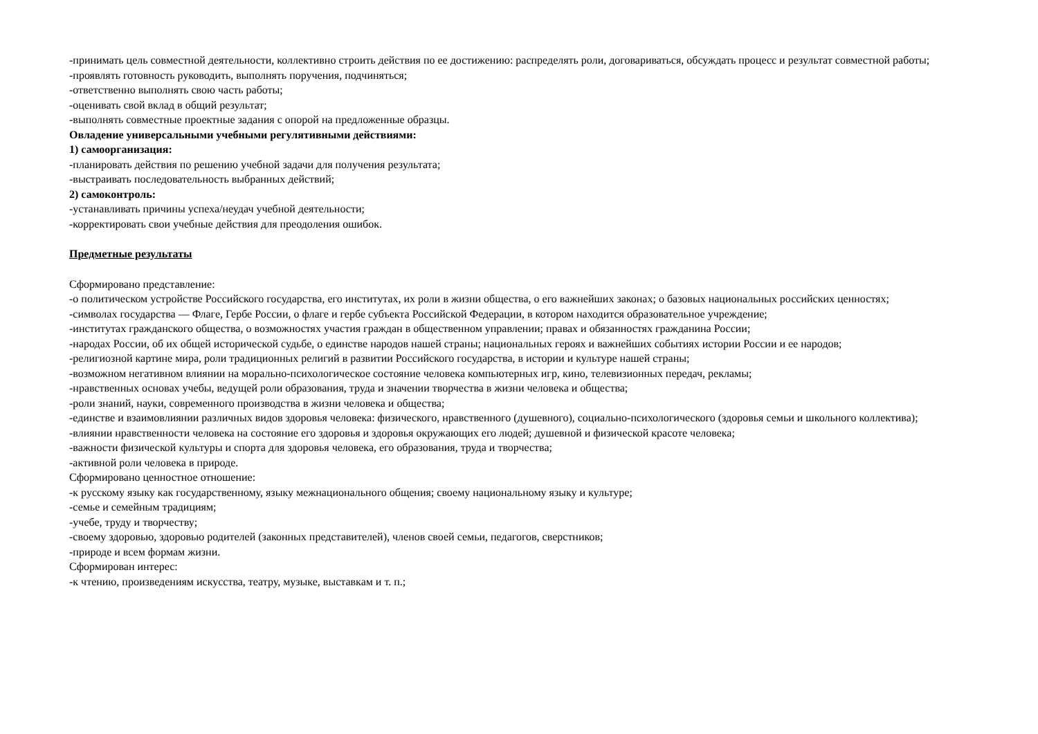-принимать цель совместной деятельности, коллективно строить действия по ее достижению: распределять роли, договариваться, обсуждать процесс и результат совместной работы;
-проявлять готовность руководить, выполнять поручения, подчиняться;
-ответственно выполнять свою часть работы;
-оценивать свой вклад в общий результат;
-выполнять совместные проектные задания с опорой на предложенные образцы.
Овладение универсальными учебными регулятивными действиями:
1) самоорганизация:
-планировать действия по решению учебной задачи для получения результата;
-выстраивать последовательность выбранных действий;
2) самоконтроль:
-устанавливать причины успеха/неудач учебной деятельности;
-корректировать свои учебные действия для преодоления ошибок.
Предметные результаты
Сформировано представление:
-о политическом устройстве Российского государства, его институтах, их роли в жизни общества, о его важнейших законах; о базовых национальных российских ценностях;
-символах государства — Флаге, Гербе России, о флаге и гербе субъекта Российской Федерации, в котором находится образовательное учреждение;
-институтах гражданского общества, о возможностях участия граждан в общественном управлении; правах и обязанностях гражданина России;
-народах России, об их общей исторической судьбе, о единстве народов нашей страны; национальных героях и важнейших событиях истории России и ее народов;
-религиозной картине мира, роли традиционных религий в развитии Российского государства, в истории и культуре нашей страны;
-возможном негативном влиянии на морально-психологическое состояние человека компьютерных игр, кино, телевизионных передач, рекламы;
-нравственных основах учебы, ведущей роли образования, труда и значении творчества в жизни человека и общества;
-роли знаний, науки, современного производства в жизни человека и общества;
-единстве и взаимовлиянии различных видов здоровья человека: физического, нравственного (душевного), социально-психологического (здоровья семьи и школьного коллектива);
-влиянии нравственности человека на состояние его здоровья и здоровья окружающих его людей; душевной и физической красоте человека;
-важности физической культуры и спорта для здоровья человека, его образования, труда и творчества;
-активной роли человека в природе.
Сформировано ценностное отношение:
-к русскому языку как государственному, языку межнационального общения; своему национальному языку и культуре;
-семье и семейным традициям;
-учебе, труду и творчеству;
-своему здоровью, здоровью родителей (законных представителей), членов своей семьи, педагогов, сверстников;
-природе и всем формам жизни.
Сформирован интерес:
-к чтению, произведениям искусства, театру, музыке, выставкам и т. п.;